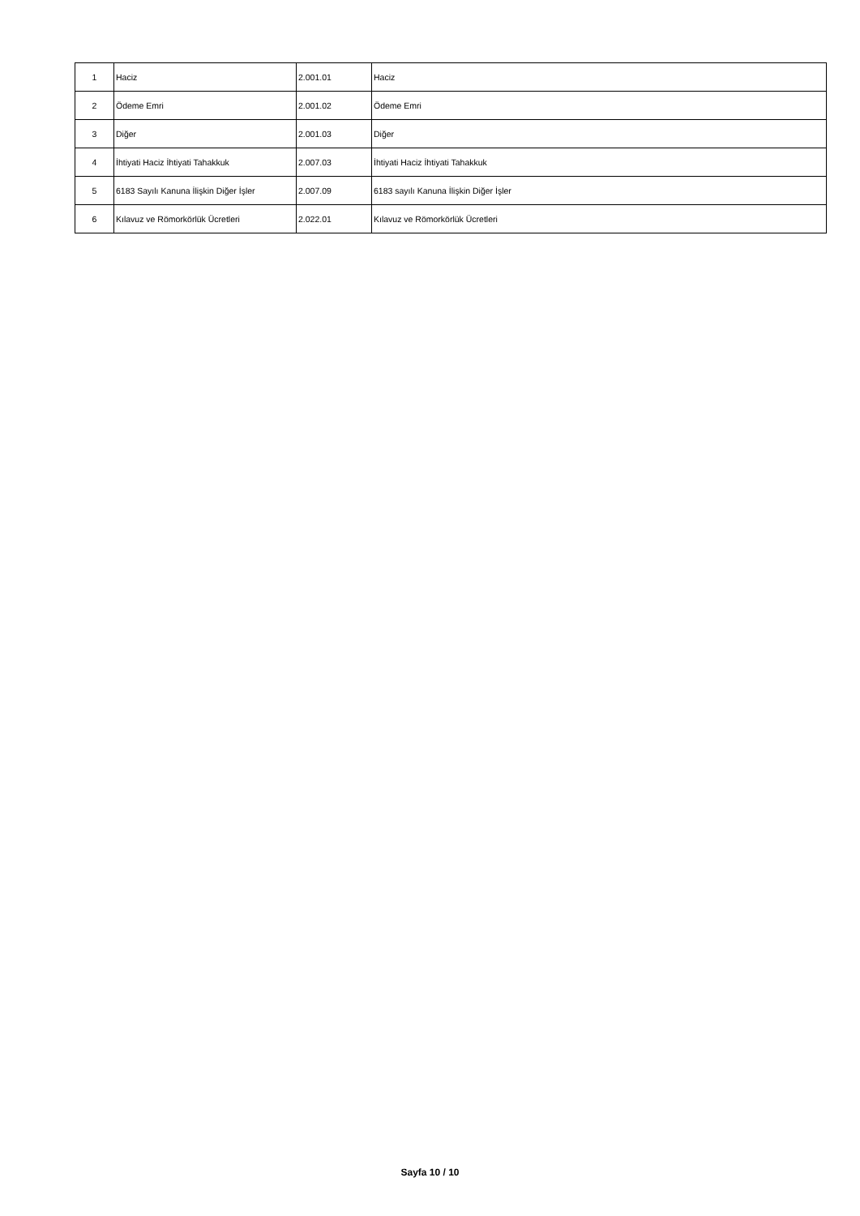| 1 | Haciz | 2.001.01 | Haciz |
| 2 | Ödeme Emri | 2.001.02 | Ödeme Emri |
| 3 | Diğer | 2.001.03 | Diğer |
| 4 | İhtiyati Haciz İhtiyati Tahakkuk | 2.007.03 | İhtiyati Haciz İhtiyati Tahakkuk |
| 5 | 6183 Sayılı Kanuna İlişkin Diğer İşler | 2.007.09 | 6183 sayılı Kanuna İlişkin Diğer İşler |
| 6 | Kılavuz ve Römorkörlük Ücretleri | 2.022.01 | Kılavuz ve Römorkörlük Ücretleri |
Sayfa 10 / 10